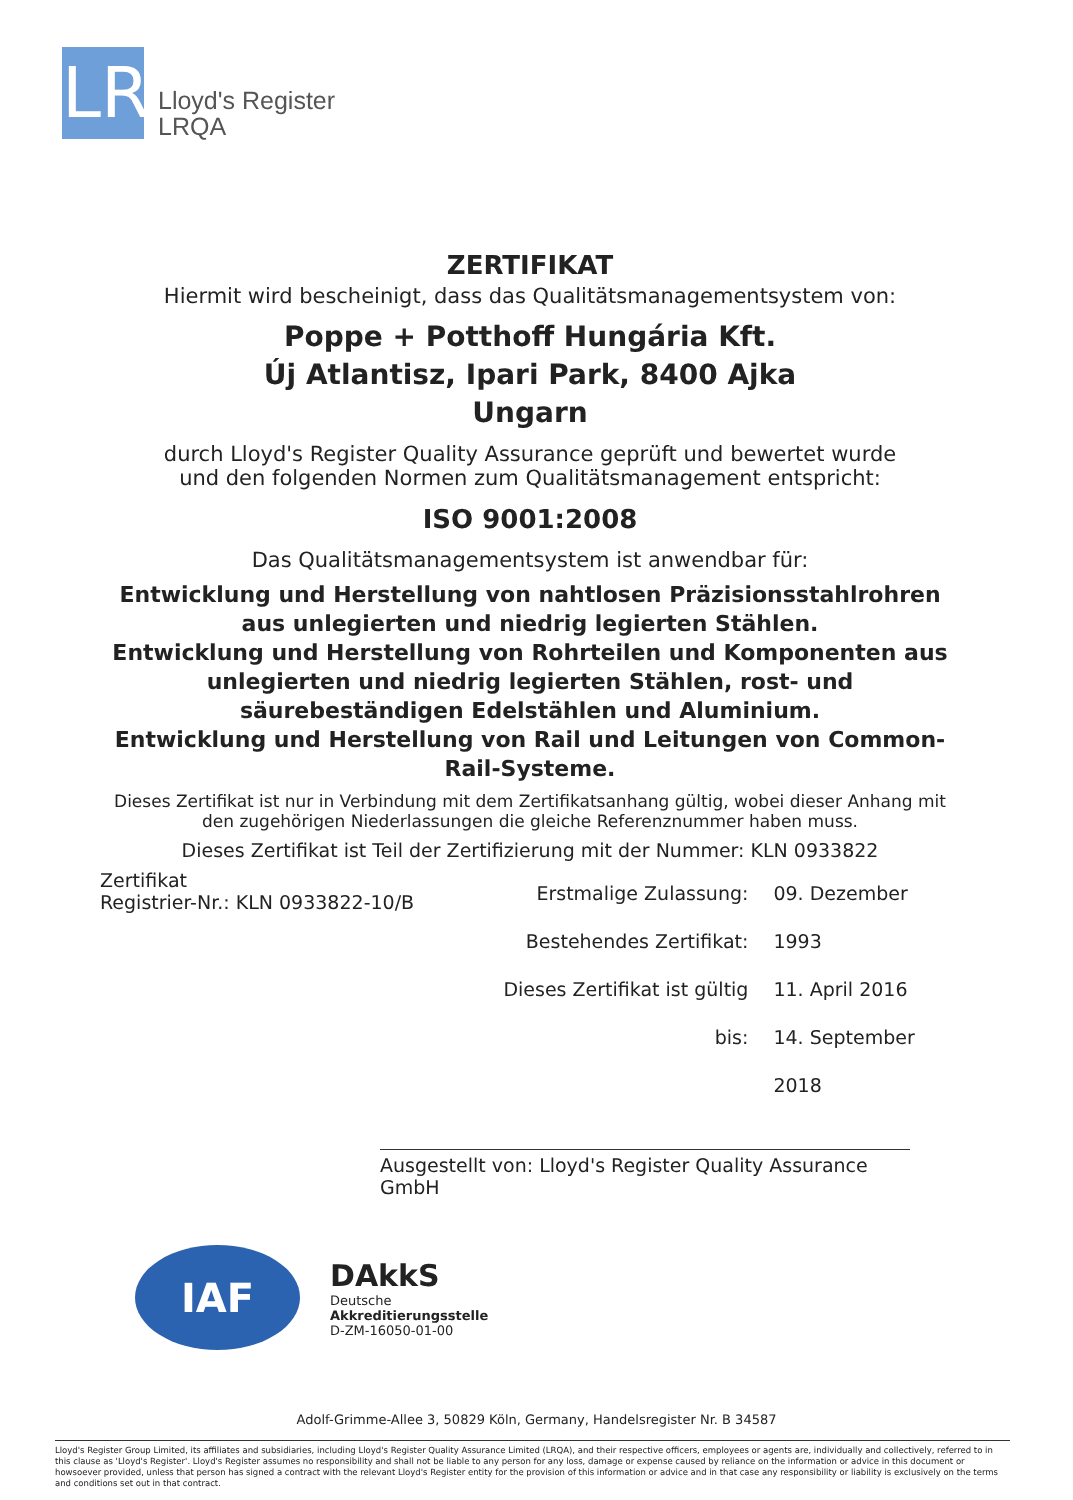LR
Lloyd's Register
LRQA
ZERTIFIKAT
Hiermit wird bescheinigt, dass das Qualitätsmanagementsystem von:
Poppe + Potthoff Hungária Kft.
Új Atlantisz, Ipari Park, 8400 Ajka
Ungarn
durch Lloyd's Register Quality Assurance geprüft und bewertet wurde
und den folgenden Normen zum Qualitätsmanagement entspricht:
ISO 9001:2008
Das Qualitätsmanagementsystem ist anwendbar für:
Entwicklung und Herstellung von nahtlosen Präzisionsstahlrohren aus unlegierten und niedrig legierten Stählen.
Entwicklung und Herstellung von Rohrteilen und Komponenten aus unlegierten und niedrig legierten Stählen, rost- und säurebeständigen Edelstählen und Aluminium.
Entwicklung und Herstellung von Rail und Leitungen von Common-Rail-Systeme.
Dieses Zertifikat ist nur in Verbindung mit dem Zertifikatsanhang gültig, wobei dieser Anhang mit den zugehörigen Niederlassungen die gleiche Referenznummer haben muss.
Dieses Zertifikat ist Teil der Zertifizierung mit der Nummer: KLN 0933822
Zertifikat
Registrier-Nr.: KLN 0933822-10/B
Erstmalige Zulassung:
Bestehendes Zertifikat:
Dieses Zertifikat ist gültig bis:
09. Dezember 1993
11. April 2016
14. September 2018
Ausgestellt von: Lloyd's Register Quality Assurance GmbH
IAF
DAkkS
Deutsche
Akkreditierungsstelle
D-ZM-16050-01-00
Adolf-Grimme-Allee 3, 50829 Köln, Germany, Handelsregister Nr. B 34587
Lloyd's Register Group Limited, its affiliates and subsidiaries, including Lloyd's Register Quality Assurance Limited (LRQA), and their respective officers, employees or agents are, individually and collectively, referred to in this clause as 'Lloyd's Register'. Lloyd's Register assumes no responsibility and shall not be liable to any person for any loss, damage or expense caused by reliance on the information or advice in this document or howsoever provided, unless that person has signed a contract with the relevant Lloyd's Register entity for the provision of this information or advice and in that case any responsibility or liability is exclusively on the terms and conditions set out in that contract.